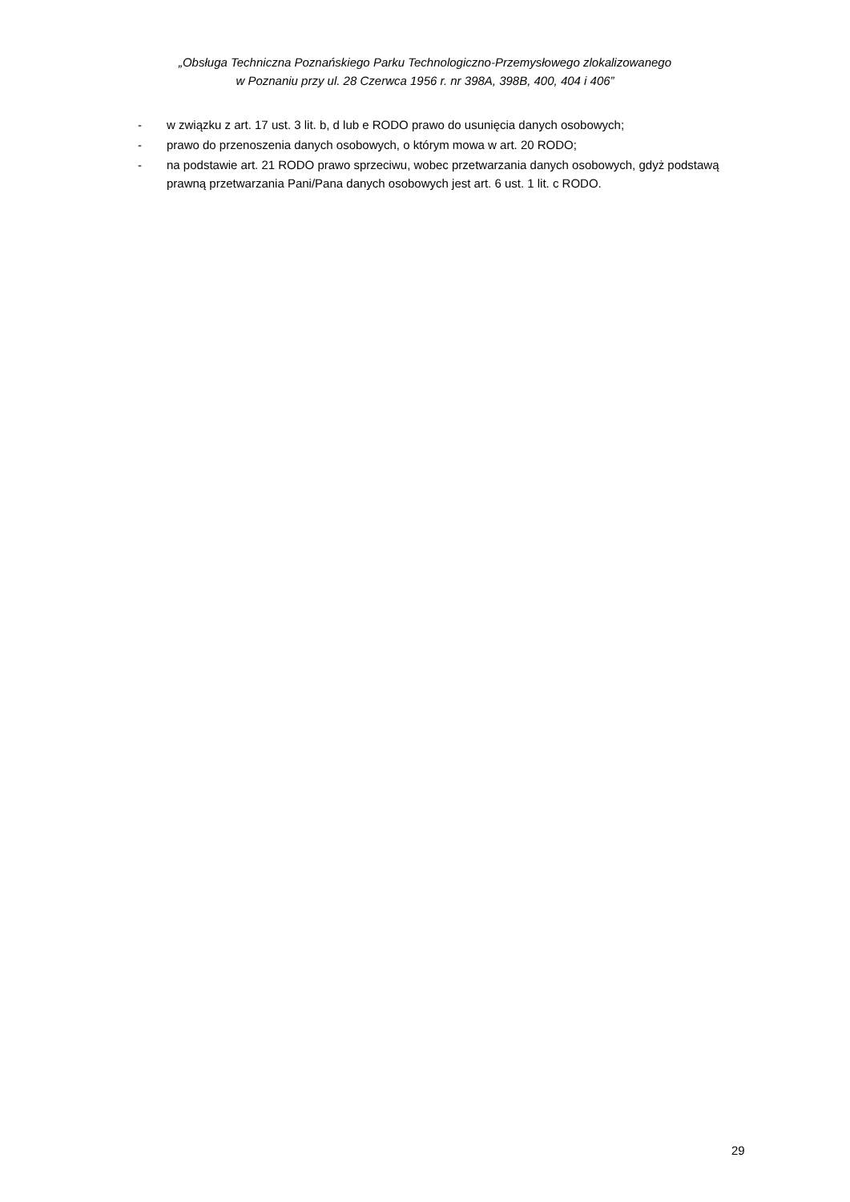„Obsługa Techniczna Poznańskiego Parku Technologiczno-Przemysłowego zlokalizowanego
w Poznaniu przy ul. 28 Czerwca 1956 r. nr 398A, 398B, 400, 404 i 406”
- w związku z art. 17 ust. 3 lit. b, d lub e RODO prawo do usunięcia danych osobowych;
- prawo do przenoszenia danych osobowych, o którym mowa w art. 20 RODO;
- na podstawie art. 21 RODO prawo sprzeciwu, wobec przetwarzania danych osobowych, gdyż podstawą prawną przetwarzania Pani/Pana danych osobowych jest art. 6 ust. 1 lit. c RODO.
29